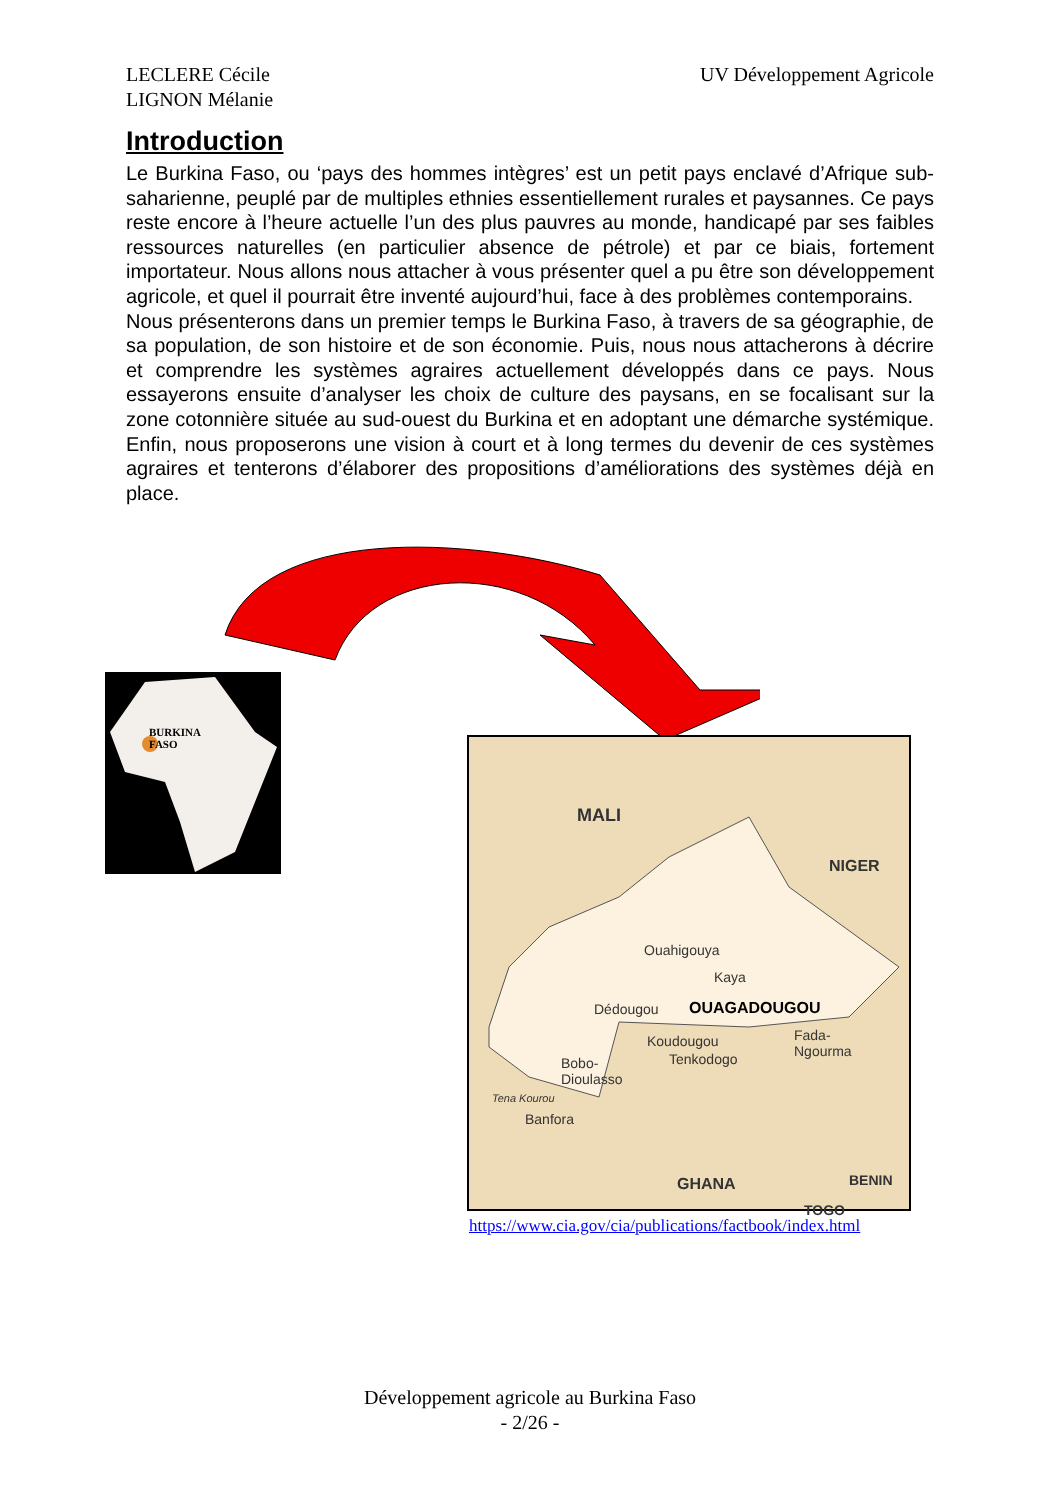LECLERE Cécile
LIGNON Mélanie
UV Développement Agricole
Introduction
Le Burkina Faso, ou ‘pays des hommes intègres’ est un petit pays enclavé d’Afrique sub-saharienne, peuplé par de multiples ethnies essentiellement rurales et paysannes. Ce pays reste encore à l’heure actuelle l’un des plus pauvres au monde, handicapé par ses faibles ressources naturelles (en particulier absence de pétrole) et par ce biais, fortement importateur. Nous allons nous attacher à vous présenter quel a pu être son développement agricole, et quel il pourrait être inventé aujourd’hui, face à des problèmes contemporains.
Nous présenterons dans un premier temps le Burkina Faso, à travers de sa géographie, de sa population, de son histoire et de son économie. Puis, nous nous attacherons à décrire et comprendre les systèmes agraires actuellement développés dans ce pays. Nous essayerons ensuite d’analyser les choix de culture des paysans, en se focalisant sur la zone cotonnière située au sud-ouest du Burkina et en adoptant une démarche systémique. Enfin, nous proposerons une vision à court et à long termes du devenir de ces systèmes agraires et tenterons d’élaborer des propositions d’améliorations des systèmes déjà en place.
BURKINA
FASO
MALI
NIGER
Ouahigouya
Kaya
Dédougou OUAGADOUGOU
Koudougou
Fada-
Ngourma
Tenkodogo
Bobo-
Dioulasso
Tena Kourou
Banfora
GHANA BENIN
TOGO
https://www.cia.gov/cia/publications/factbook/index.html
Développement agricole au Burkina Faso
- 2/26 -